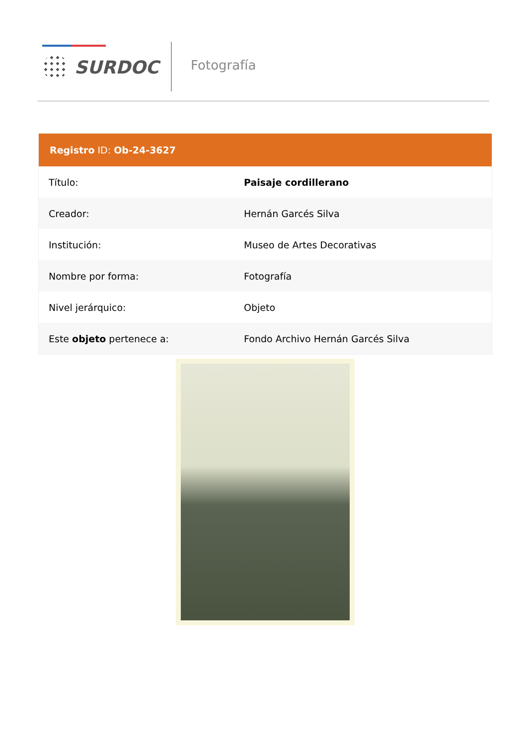SURDOC Fotografía
| Registro ID: Ob-24-3627 | |
| --- | --- |
| Título: | Paisaje cordillerano |
| Creador: | Hernán Garcés Silva |
| Institución: | Museo de Artes Decorativas |
| Nombre por forma: | Fotografía |
| Nivel jerárquico: | Objeto |
| Este objeto pertenece a: | Fondo Archivo Hernán Garcés Silva |